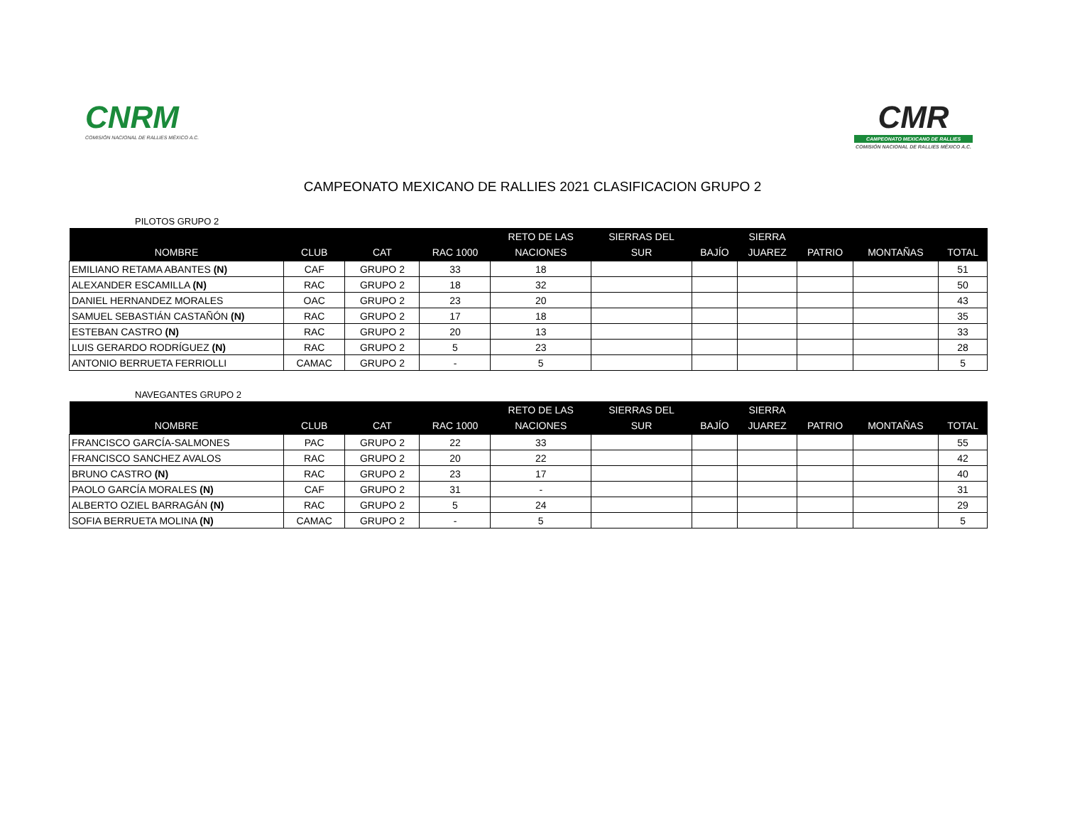CNRM
COMISIÓN NACIONAL DE RALLIES MÉXICO A.C.
CMR
CAMPEONATO MEXICANO DE RALLIES
COMISIÓN NACIONAL DE RALLIES MÉXICO A.C.
CAMPEONATO MEXICANO DE RALLIES 2021 CLASIFICACION GRUPO 2
PILOTOS GRUPO 2
| NOMBRE | CLUB | CAT | RAC 1000 | RETO DE LAS NACIONES | SIERRAS DEL SUR | BAJÍO | SIERRA JUAREZ | PATRIO | MONTAÑAS | TOTAL |
| --- | --- | --- | --- | --- | --- | --- | --- | --- | --- | --- |
| EMILIANO RETAMA ABANTES (N) | CAF | GRUPO 2 | 33 | 18 | | | | | | 51 |
| ALEXANDER ESCAMILLA (N) | RAC | GRUPO 2 | 18 | 32 | | | | | | 50 |
| DANIEL HERNANDEZ MORALES | OAC | GRUPO 2 | 23 | 20 | | | | | | 43 |
| SAMUEL SEBASTIÁN CASTAÑÓN (N) | RAC | GRUPO 2 | 17 | 18 | | | | | | 35 |
| ESTEBAN CASTRO (N) | RAC | GRUPO 2 | 20 | 13 | | | | | | 33 |
| LUIS GERARDO RODRÍGUEZ (N) | RAC | GRUPO 2 | 5 | 23 | | | | | | 28 |
| ANTONIO BERRUETA FERRIOLLI | CAMAC | GRUPO 2 | - | 5 | | | | | | 5 |
NAVEGANTES GRUPO 2
| NOMBRE | CLUB | CAT | RAC 1000 | RETO DE LAS NACIONES | SIERRAS DEL SUR | BAJÍO | SIERRA JUAREZ | PATRIO | MONTAÑAS | TOTAL |
| --- | --- | --- | --- | --- | --- | --- | --- | --- | --- | --- |
| FRANCISCO GARCÍA-SALMONES | PAC | GRUPO 2 | 22 | 33 | | | | | | 55 |
| FRANCISCO SANCHEZ AVALOS | RAC | GRUPO 2 | 20 | 22 | | | | | | 42 |
| BRUNO CASTRO (N) | RAC | GRUPO 2 | 23 | 17 | | | | | | 40 |
| PAOLO GARCÍA MORALES (N) | CAF | GRUPO 2 | 31 | - | | | | | | 31 |
| ALBERTO OZIEL BARRAGÁN (N) | RAC | GRUPO 2 | 5 | 24 | | | | | | 29 |
| SOFIA BERRUETA MOLINA (N) | CAMAC | GRUPO 2 | - | 5 | | | | | | 5 |